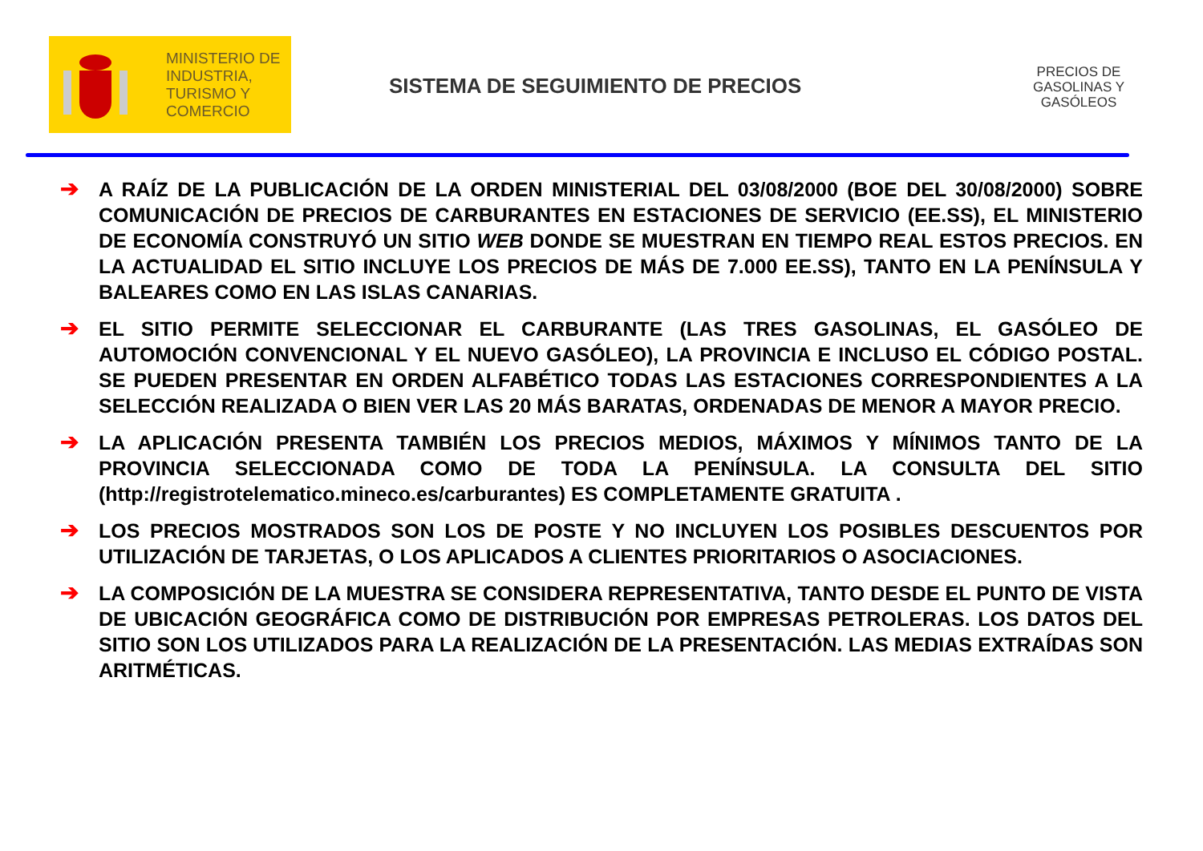MINISTERIO DE
INDUSTRIA,
TURISMO Y
COMERCIO
SISTEMA DE SEGUIMIENTO DE PRECIOS
PRECIOS DE GASOLINAS Y GASÓLEOS
➔ A RAÍZ DE LA PUBLICACIÓN DE LA ORDEN MINISTERIAL DEL 03/08/2000 (BOE DEL 30/08/2000) SOBRE COMUNICACIÓN DE PRECIOS DE CARBURANTES EN ESTACIONES DE SERVICIO (EE.SS), EL MINISTERIO DE ECONOMÍA CONSTRUYÓ UN SITIO WEB DONDE SE MUESTRAN EN TIEMPO REAL ESTOS PRECIOS. EN LA ACTUALIDAD EL SITIO INCLUYE LOS PRECIOS DE MÁS DE 7.000 EE.SS), TANTO EN LA PENÍNSULA Y BALEARES COMO EN LAS ISLAS CANARIAS.
➔ EL SITIO PERMITE SELECCIONAR EL CARBURANTE (LAS TRES GASOLINAS, EL GASÓLEO DE AUTOMOCIÓN CONVENCIONAL Y EL NUEVO GASÓLEO), LA PROVINCIA E INCLUSO EL CÓDIGO POSTAL. SE PUEDEN PRESENTAR EN ORDEN ALFABÉTICO TODAS LAS ESTACIONES CORRESPONDIENTES A LA SELECCIÓN REALIZADA O BIEN VER LAS 20 MÁS BARATAS, ORDENADAS DE MENOR A MAYOR PRECIO.
➔ LA APLICACIÓN PRESENTA TAMBIÉN LOS PRECIOS MEDIOS, MÁXIMOS Y MÍNIMOS TANTO DE LA PROVINCIA SELECCIONADA COMO DE TODA LA PENÍNSULA. LA CONSULTA DEL SITIO (http://registrotelematico.mineco.es/carburantes) ES COMPLETAMENTE GRATUITA .
➔ LOS PRECIOS MOSTRADOS SON LOS DE POSTE Y NO INCLUYEN LOS POSIBLES DESCUENTOS POR UTILIZACIÓN DE TARJETAS, O LOS APLICADOS A CLIENTES PRIORITARIOS O ASOCIACIONES.
➔ LA COMPOSICIÓN DE LA MUESTRA SE CONSIDERA REPRESENTATIVA, TANTO DESDE EL PUNTO DE VISTA DE UBICACIÓN GEOGRÁFICA COMO DE DISTRIBUCIÓN POR EMPRESAS PETROLERAS. LOS DATOS DEL SITIO SON LOS UTILIZADOS PARA LA REALIZACIÓN DE LA PRESENTACIÓN. LAS MEDIAS EXTRAÍDAS SON ARITMÉTICAS.